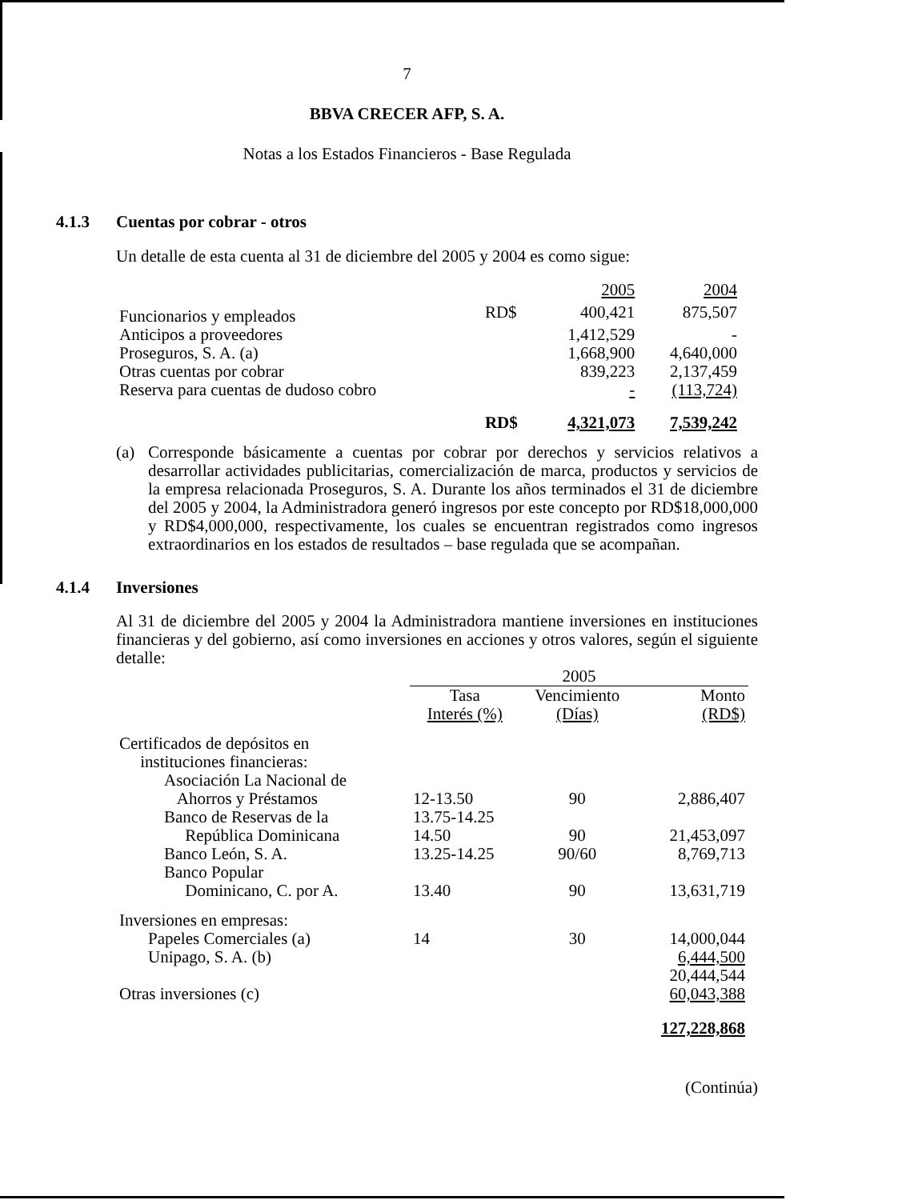7
BBVA CRECER AFP, S. A.
Notas a los Estados Financieros - Base Regulada
4.1.3 Cuentas por cobrar - otros
Un detalle de esta cuenta al 31 de diciembre del 2005 y 2004 es como sigue:
| | | 2005 | 2004 |
| --- | --- | --- | --- |
| Funcionarios y empleados | RD$ | 400,421 | 875,507 |
| Anticipos a proveedores | | 1,412,529 | - |
| Proseguros, S. A. (a) | | 1,668,900 | 4,640,000 |
| Otras cuentas por cobrar | | 839,223 | 2,137,459 |
| Reserva para cuentas de dudoso cobro | | - | (113,724) |
| | RD$ | 4,321,073 | 7,539,242 |
(a) Corresponde básicamente a cuentas por cobrar por derechos y servicios relativos a desarrollar actividades publicitarias, comercialización de marca, productos y servicios de la empresa relacionada Proseguros, S. A. Durante los años terminados el 31 de diciembre del 2005 y 2004, la Administradora generó ingresos por este concepto por RD$18,000,000 y RD$4,000,000, respectivamente, los cuales se encuentran registrados como ingresos extraordinarios en los estados de resultados – base regulada que se acompañan.
4.1.4 Inversiones
Al 31 de diciembre del 2005 y 2004 la Administradora mantiene inversiones en instituciones financieras y del gobierno, así como inversiones en acciones y otros valores, según el siguiente detalle:
| | 2005 | | |
| --- | --- | --- | --- |
| | Tasa Interés (%) | Vencimiento (Días) | Monto (RD$) |
| Certificados de depósitos en instituciones financieras: | | | |
| Asociación La Nacional de Ahorros y Préstamos | 12-13.50 | 90 | 2,886,407 |
| Banco de Reservas de la República Dominicana | 13.75-14.25 14.50 | 90 | 21,453,097 |
| Banco León, S. A. | 13.25-14.25 | 90/60 | 8,769,713 |
| Banco Popular Dominicano, C. por A. | 13.40 | 90 | 13,631,719 |
| Inversiones en empresas: | | | |
| Papeles Comerciales (a) | 14 | 30 | 14,000,044 |
| Unipago, S. A. (b) | | | 6,444,500 |
| | | | 20,444,544 |
| Otras inversiones (c) | | | 60,043,388 |
| | | | 127,228,868 |
(Continúa)